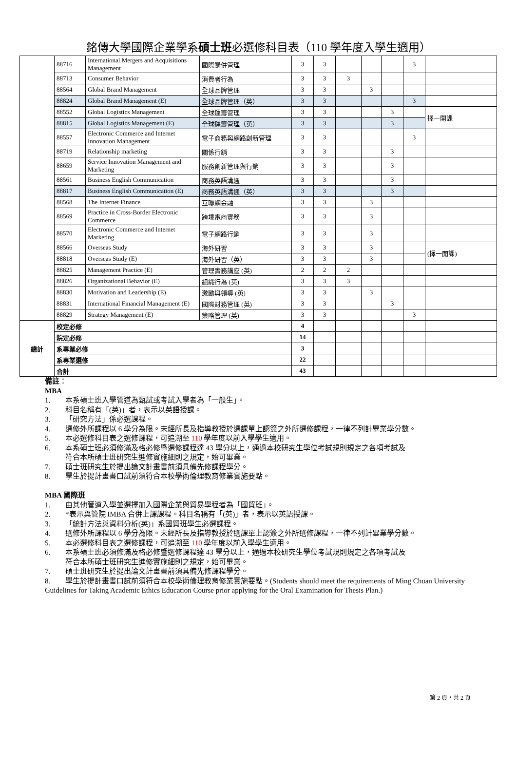銘傳大學國際企業學系碩士班必選修科目表（110 學年度入學生適用）
| | 88716 | International Mergers and Acquisitions Management | 國際購併管理 | 3 | 3 | | | | 3 | |
| | 88713 | Consumer Behavior | 消費者行為 | 3 | 3 | 3 | | | | |
| | 88564 | Global Brand Management | 全球品牌管理 | 3 | 3 | | 3 | | | |
| | 88824 | Global Brand Management (E) | 全球品牌管理（英） | 3 | 3 | | | | 3 | |
| | 88552 | Global Logistics Management | 全球運籌管理 | 3 | 3 | | | 3 | | 擇一開課 |
| | 88815 | Global Logistics Management (E) | 全球運籌管理（英） | 3 | 3 | | | 3 | | |
| | 88557 | Electronic Commerce and Internet Innovation Management | 電子商務與網路創新管理 | 3 | 3 | | | | 3 | |
| | 88719 | Relationship marketing | 關係行銷 | 3 | 3 | | | 3 | | |
| | 88659 | Service Innovation Management and Marketing | 服務創新管理與行銷 | 3 | 3 | | | 3 | | |
| | 88561 | Business English Communication | 商務英語溝通 | 3 | 3 | | | 3 | | |
| | 88817 | Business English Communication (E) | 商務英語溝通（英） | 3 | 3 | | | 3 | | |
| | 88568 | The Internet Finance | 互聯網金融 | 3 | 3 | | 3 | | | |
| | 88569 | Practice in Cross-Border Electronic Commerce | 跨境電商實務 | 3 | 3 | | 3 | | | |
| | 88570 | Electronic Commerce and Internet Marketing | 電子網路行銷 | 3 | 3 | | 3 | | | |
| | 88566 | Overseas Study | 海外研習 | 3 | 3 | | 3 | | | (擇一開課) |
| | 88818 | Overseas Study (E) | 海外研習（英） | 3 | 3 | | 3 | | | |
| | 88825 | Management Practice (E) | 管理實務講座 (英) | 2 | 2 | 2 | | | | |
| | 88826 | Organizational Behavior (E) | 組織行為 (英) | 3 | 3 | 3 | | | | |
| | 88830 | Motivation and Leadership (E) | 激勵與領導 (英) | 3 | 3 | | 3 | | | |
| | 88831 | International Financial Management (E) | 國際財務管理 (英) | 3 | 3 | | | 3 | | |
| | 88829 | Strategy Management (E) | 策略管理 (英) | 3 | 3 | | | | 3 | |
| 總計 | 校定必修 | | | 4 | | | | | | |
| | 院定必修 | | | 14 | | | | | | |
| | 系專業必修 | | | 3 | | | | | | |
| | 系專業選修 | | | 22 | | | | | | |
| | 合計 | | | 43 | | | | | | |
備註：
MBA
1. 本系碩士班入學管道為甄試或考試入學者為「一般生」。
2. 科目名稱有「(英)」者，表示以英語授課。
3. 「研究方法」係必選課程。
4. 選修外所課程以 6 學分為限。未經所長及指導教授於選課單上認簽之外所選修課程，一律不列計畢業學分數。
5. 本必選修科目表之選修課程，可追溯至 110 學年度以前入學學生適用。
6. 本系碩士班必須修滿及格必修暨選修課程達 43 學分以上，通過本校研究生學位考試規則規定之各項考試及
符合本所碩士班研究生進修實施細則之規定，始可畢業。
7. 碩士班研究生於提出論文計畫書前須具備先修課程學分。
8. 學生於提計畫書口試前須符合本校學術倫理教育修業實施要點。
MBA 國際班
1. 由其他管道入學並選擇加入國際企業與貿易學程者為「國貿班」。
2. *表示與管院 IMBA 合併上課課程。科目名稱有「(英)」者，表示以英語授課。
3. 「統計方法與資料分析(英)」系國貿班學生必選課程。
4. 選修外所課程以 6 學分為限。未經所長及指導教授於選課單上認簽之外所選修課程，一律不列計畢業學分數。
5. 本必選修科目表之選修課程，可追溯至 110 學年度以前入學學生適用。
6. 本系碩士班必須修滿及格必修暨選修課程達 43 學分以上，通過本校研究生學位考試規則規定之各項考試及
符合本所碩士班研究生進修實施細則之規定，始可畢業。
7. 碩士班研究生於提出論文計畫書前須具備先修課程學分。
8. 學生於提計畫書口試前須符合本校學術倫理教育修業實施要點。(Students should meet the requirements of Ming Chuan University Guidelines for Taking Academic Ethics Education Course prior applying for the Oral Examination for Thesis Plan.)
第 2 頁，共 2 頁